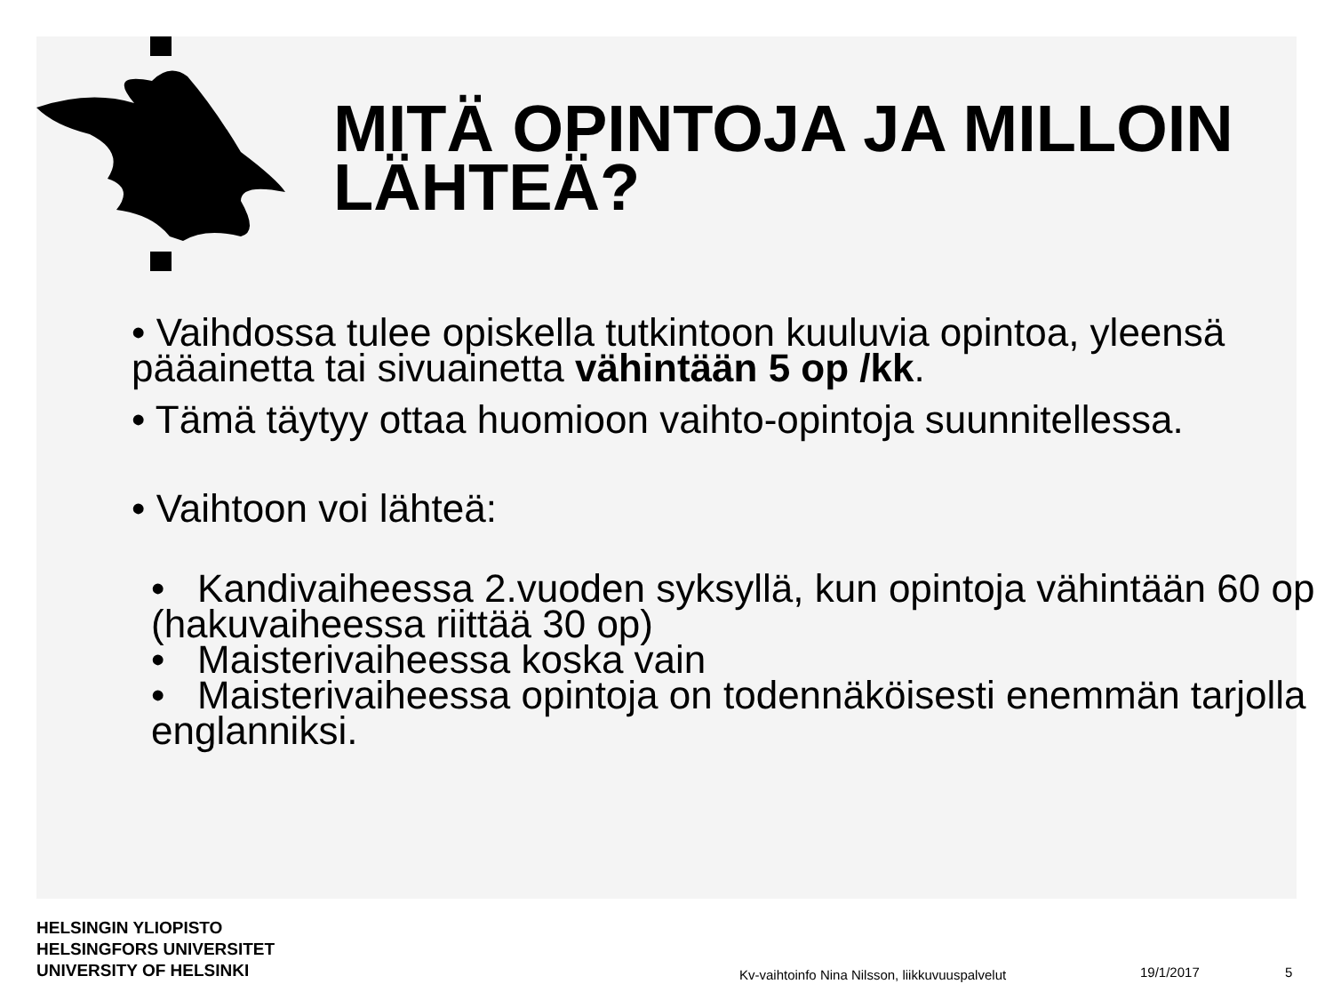MITÄ OPINTOJA JA MILLOIN LÄHTEÄ?
• Vaihdossa tulee opiskella tutkintoon kuuluvia opintoa, yleensä pääainetta tai sivuainetta vähintään 5 op /kk.
• Tämä täytyy ottaa huomioon vaihto-opintoja suunnitellessa.
• Vaihtoon voi lähteä:
• Kandivaiheessa 2.vuoden syksyllä, kun opintoja vähintään 60 op (hakuvaiheessa riittää 30 op)
• Maisterivaiheessa koska vain
• Maisterivaiheessa opintoja on todennäköisesti enemmän tarjolla englanniksi.
HELSINGIN YLIOPISTO
HELSINGFORS UNIVERSITET
UNIVERSITY OF HELSINKI
Kv-vaihtoinfo Nina Nilsson, liikkuvuuspalvelut
19/1/2017 5